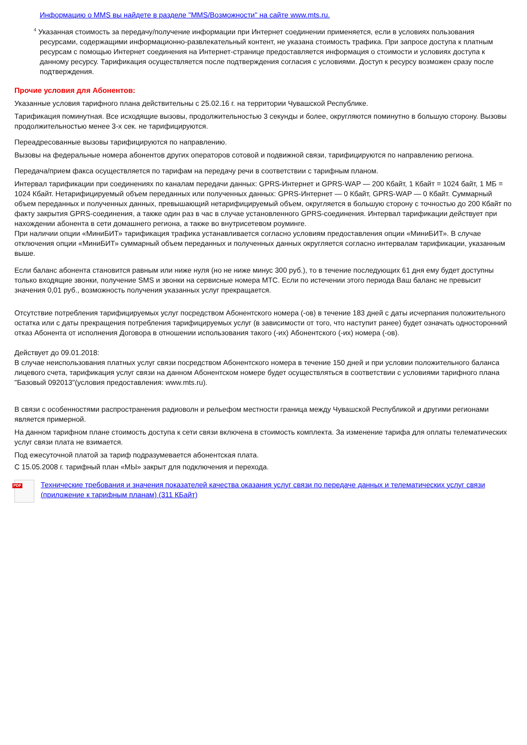Информацию о MMS вы найдете в разделе "MMS/Возможности" на сайте www.mts.ru.
<sup>4</sup> Указанная стоимость за передачу/получение информации при Интернет соединении применяется, если в условиях пользования ресурсами, содержащими информационно-развлекательный контент, не указана стоимость трафика. При запросе доступа к платным ресурсам с помощью Интернет соединения на Интернет-странице предоставляется информация о стоимости и условиях доступа к данному ресурсу. Тарификация осуществляется после подтверждения согласия с условиями. Доступ к ресурсу возможен сразу после подтверждения.
Прочие условия для Абонентов:
Указанные условия тарифного плана действительны с 25.02.16 г. на территории Чувашской Республике.
Тарификация поминутная. Все исходящие вызовы, продолжительностью 3 секунды и более, округляются поминутно в большую сторону. Вызовы продолжительностью менее 3-х сек. не тарифицируются.
Переадресованные вызовы тарифицируются по направлению.
Вызовы на федеральные номера абонентов других операторов сотовой и подвижной связи, тарифицируются по направлению региона.
Передача/прием факса осуществляется по тарифам на передачу речи в соответствии с тарифным планом.
Интервал тарификации при соединениях по каналам передачи данных: GPRS-Интернет и GPRS-WAP — 200 Кбайт, 1 Кбайт = 1024 байт, 1 МБ = 1024 Кбайт. Нетарифицируемый объем переданных или полученных данных: GPRS-Интернет — 0 Кбайт, GPRS-WAP — 0 Кбайт. Суммарный объем переданных и полученных данных, превышающий нетарифицируемый объем, округляется в большую сторону с точностью до 200 Кбайт по факту закрытия GPRS-соединения, а также один раз в час в случае установленного GPRS-соединения. Интервал тарификации действует при нахождении абонента в сети домашнего региона, а также во внутрисетевом роуминге.
При наличии опции «МиниБИТ» тарификация трафика устанавливается согласно условиям предоставления опции «МиниБИТ». В случае отключения опции «МиниБИТ» суммарный объем переданных и полученных данных округляется согласно интервалам тарификации, указанным выше.
Если баланс абонента становится равным или ниже нуля (но не ниже минус 300 руб.), то в течение последующих 61 дня ему будет доступны только входящие звонки, получение SMS и звонки на сервисные номера МТС. Если по истечении этого периода Ваш баланс не превысит значения 0,01 руб., возможность получения указанных услуг прекращается.
Отсутствие потребления тарифицируемых услуг посредством Абонентского номера (-ов) в течение 183 дней с даты исчерпания положительного остатка или с даты прекращения потребления тарифицируемых услуг (в зависимости от того, что наступит ранее) будет означать односторонний отказ Абонента от исполнения Договора в отношении использования такого (-их) Абонентского (-их) номера (-ов).
Действует до 09.01.2018:
В случае неиспользования платных услуг связи посредством Абонентского номера в течение 150 дней и при условии положительного баланса лицевого счета, тарификация услуг связи на данном Абонентском номере будет осуществляться в соответствии с условиями тарифного плана "Базовый 092013"(условия предоставления: www.mts.ru).
В связи с особенностями распространения радиоволн и рельефом местности граница между Чувашской Республикой и другими регионами является примерной.
На данном тарифном плане стоимость доступа к сети связи включена в стоимость комплекта. За изменение тарифа для оплаты телематических услуг связи плата не взимается.
Под ежесуточной платой за тариф подразумевается абонентская плата.
С 15.05.2008 г. тарифный план «МЫ» закрыт для подключения и перехода.
PDF
Технические требования и значения показателей качества оказания услуг связи по передаче данных и телематических услуг связи (приложение к тарифным планам) (311 КБайт)